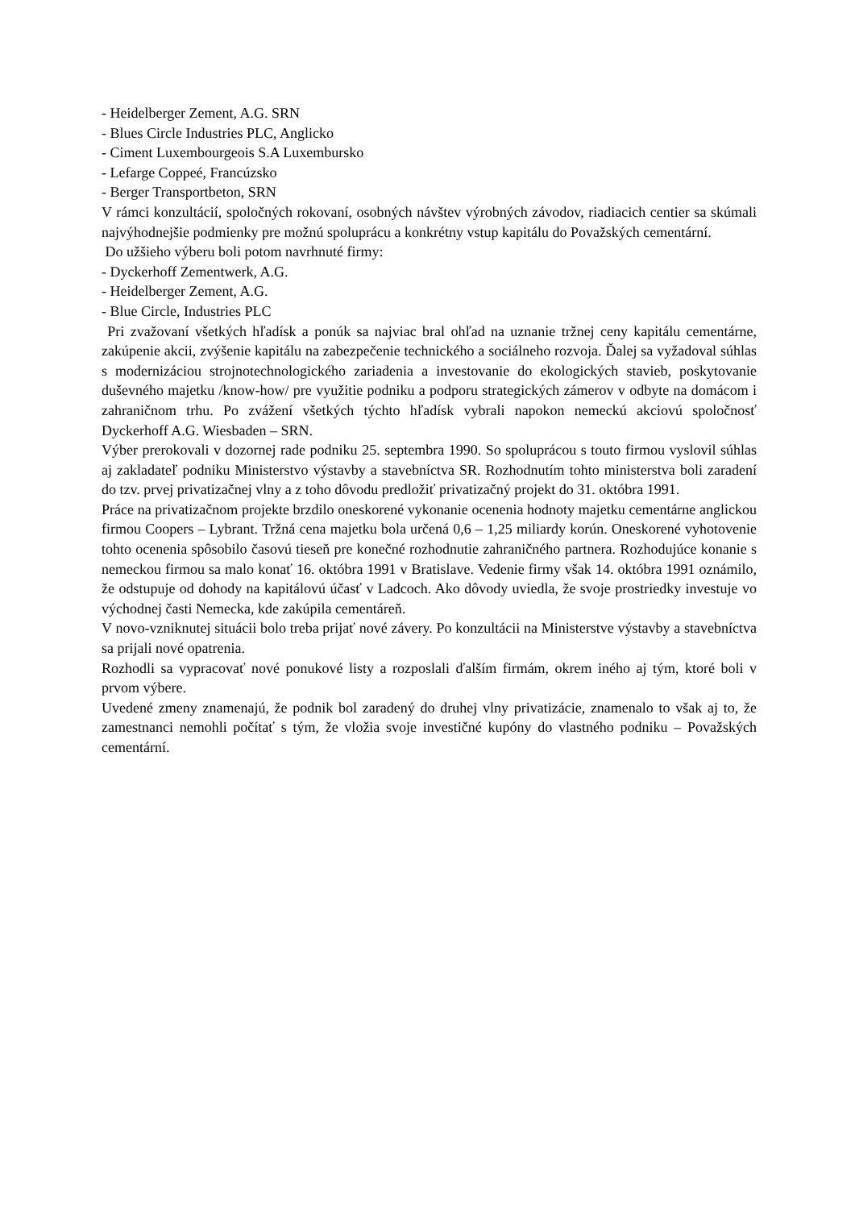- Heidelberger Zement, A.G. SRN
- Blues Circle Industries PLC, Anglicko
- Ciment Luxembourgeois S.A Luxembursko
- Lefarge Coppeé, Francúzsko
- Berger Transportbeton, SRN
V rámci konzultácií, spoločných rokovaní, osobných návštev výrobných závodov, riadiacich centier sa skúmali najvýhodnejšie podmienky pre možnú spoluprácu a konkrétny vstup kapitálu do Považských cementární.
Do užšieho výberu boli potom navrhnuté firmy:
- Dyckerhoff Zementwerk, A.G.
- Heidelberger Zement, A.G.
- Blue Circle, Industries PLC
Pri zvažovaní všetkých hľadísk a ponúk sa najviac bral ohľad na uznanie tržnej ceny kapitálu cementárne, zakúpenie akcii, zvýšenie kapitálu na zabezpečenie technického a sociálneho rozvoja. Ďalej sa vyžadoval súhlas s modernizáciou strojnotechnologického zariadenia a investovanie do ekologických stavieb, poskytovanie duševného majetku /know-how/ pre využitie podniku a podporu strategických zámerov v odbyte na domácom i zahraničnom trhu. Po zvážení všetkých týchto hľadísk vybrali napokon nemeckú akciovú spoločnosť Dyckerhoff A.G. Wiesbaden – SRN.
Výber prerokovali v dozornej rade podniku 25. septembra 1990. So spoluprácou s touto firmou vyslovil súhlas aj zakladateľ podniku Ministerstvo výstavby a stavebníctva SR. Rozhodnutím tohto ministerstva boli zaradení do tzv. prvej privatizačnej vlny a z toho dôvodu predložiť privatizačný projekt do 31. októbra 1991.
Práce na privatizačnom projekte brzdilo oneskorené vykonanie ocenenia hodnoty majetku cementárne anglickou firmou Coopers – Lybrant. Tržná cena majetku bola určená 0,6 – 1,25 miliardy korún. Oneskorené vyhotovenie tohto ocenenia spôsobilo časovú tieseň pre konečné rozhodnutie zahraničného partnera. Rozhodujúce konanie s nemeckou firmou sa malo konať 16. októbra 1991 v Bratislave. Vedenie firmy však 14. októbra 1991 oznámilo, že odstupuje od dohody na kapitálovú účasť v Ladcoch. Ako dôvody uviedla, že svoje prostriedky investuje vo východnej časti Nemecka, kde zakúpila cementáreň.
V novo-vzniknutej situácii bolo treba prijať nové závery. Po konzultácii na Ministerstve výstavby a stavebníctva sa prijali nové opatrenia.
Rozhodli sa vypracovať nové ponukové listy a rozposlali ďalším firmám, okrem iného aj tým, ktoré boli v prvom výbere.
Uvedené zmeny znamenajú, že podnik bol zaradený do druhej vlny privatizácie, znamenalo to však aj to, že zamestnanci nemohli počítať s tým, že vložia svoje investičné kupóny do vlastného podniku – Považských cementární.